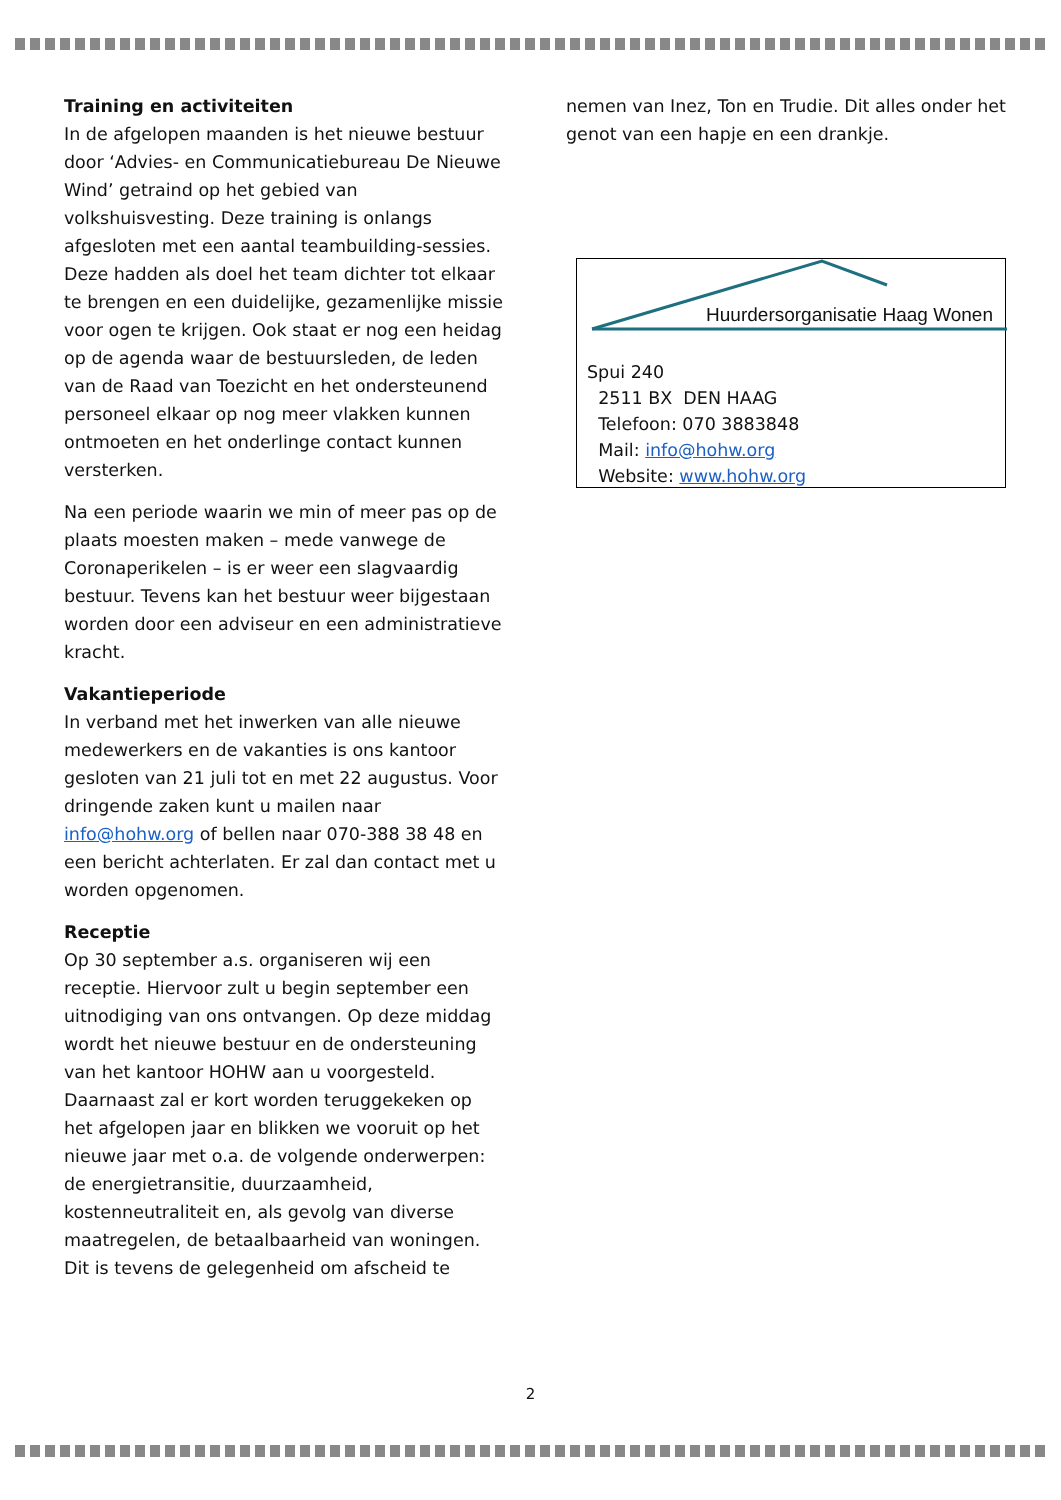Training en activiteiten
In de afgelopen maanden is het nieuwe bestuur door ‘Advies- en Communicatiebureau De Nieuwe Wind’ getraind op het gebied van volkshuisvesting. Deze training is onlangs afgesloten met een aantal teambuilding-sessies. Deze hadden als doel het team dichter tot elkaar te brengen en een duidelijke, gezamenlijke missie voor ogen te krijgen. Ook staat er nog een heidag op de agenda waar de bestuursleden, de leden van de Raad van Toezicht en het ondersteunend personeel elkaar op nog meer vlakken kunnen ontmoeten en het onderlinge contact kunnen versterken.
Na een periode waarin we min of meer pas op de plaats moesten maken – mede vanwege de Coronaperikelen – is er weer een slagvaardig bestuur. Tevens kan het bestuur weer bijgestaan worden door een adviseur en een administratieve kracht.
Vakantieperiode
In verband met het inwerken van alle nieuwe medewerkers en de vakanties is ons kantoor gesloten van 21 juli tot en met 22 augustus. Voor dringende zaken kunt u mailen naar info@hohw.org of bellen naar 070-388 38 48 en een bericht achterlaten. Er zal dan contact met u worden opgenomen.
Receptie
Op 30 september a.s. organiseren wij een receptie. Hiervoor zult u begin september een uitnodiging van ons ontvangen. Op deze middag wordt het nieuwe bestuur en de ondersteuning van het kantoor HOHW aan u voorgesteld. Daarnaast zal er kort worden teruggekeken op het afgelopen jaar en blikken we vooruit op het nieuwe jaar met o.a. de volgende onderwerpen: de energietransitie, duurzaamheid, kostenneutraliteit en, als gevolg van diverse maatregelen, de betaalbaarheid van woningen. Dit is tevens de gelegenheid om afscheid te
nemen van Inez, Ton en Trudie. Dit alles onder het genot van een hapje en een drankje.
Huurdersorganisatie Haag Wonen
Spui 240
2511 BX DEN HAAG
Telefoon: 070 3883848
Mail: info@hohw.org
Website: www.hohw.org
2